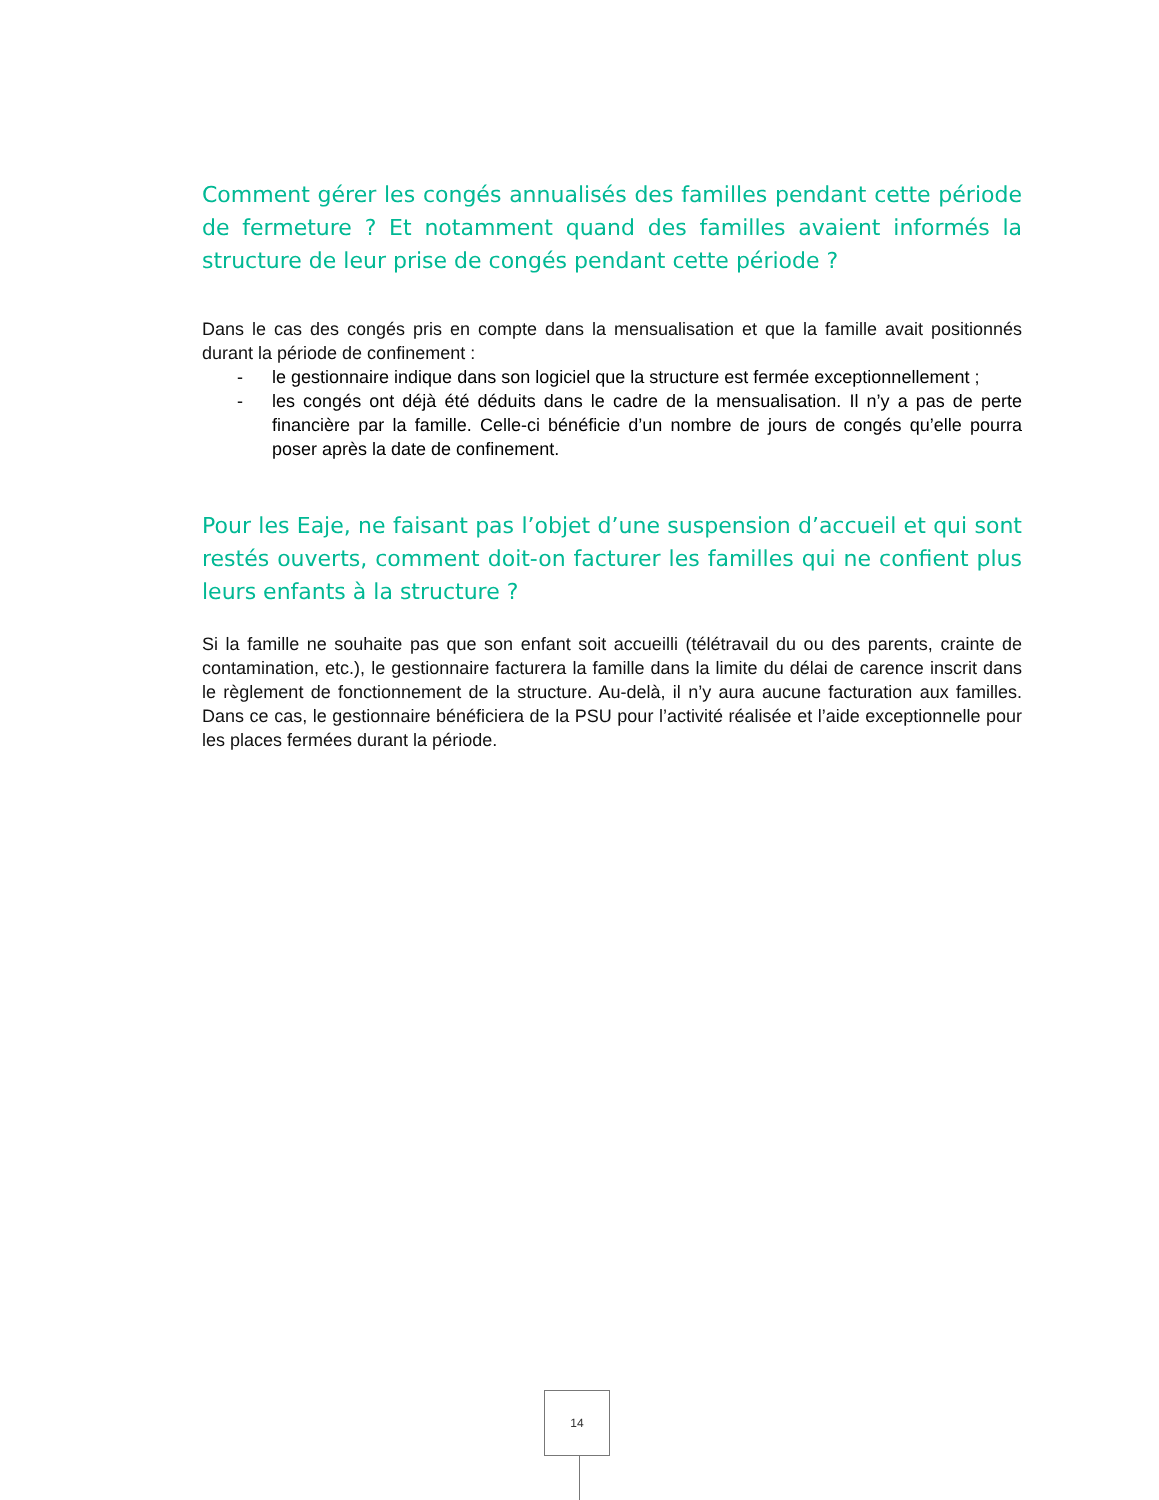Comment gérer les congés annualisés des familles pendant cette période de fermeture ? Et notamment quand des familles avaient informés la structure de leur prise de congés pendant cette période ?
Dans le cas des congés pris en compte dans la mensualisation et que la famille avait positionnés durant la période de confinement :
- le gestionnaire indique dans son logiciel que la structure est fermée exceptionnellement ;
- les congés ont déjà été déduits dans le cadre de la mensualisation. Il n’y a pas de perte financière par la famille. Celle-ci bénéficie d’un nombre de jours de congés qu’elle pourra poser après la date de confinement.
Pour les Eaje, ne faisant pas l’objet d’une suspension d’accueil et qui sont restés ouverts, comment doit-on facturer les familles qui ne confient plus leurs enfants à la structure ?
Si la famille ne souhaite pas que son enfant soit accueilli (télétravail du ou des parents, crainte de contamination, etc.), le gestionnaire facturera la famille dans la limite du délai de carence inscrit dans le règlement de fonctionnement de la structure. Au-delà, il n’y aura aucune facturation aux familles. Dans ce cas, le gestionnaire bénéficiera de la PSU pour l’activité réalisée et l’aide exceptionnelle pour les places fermées durant la période.
14